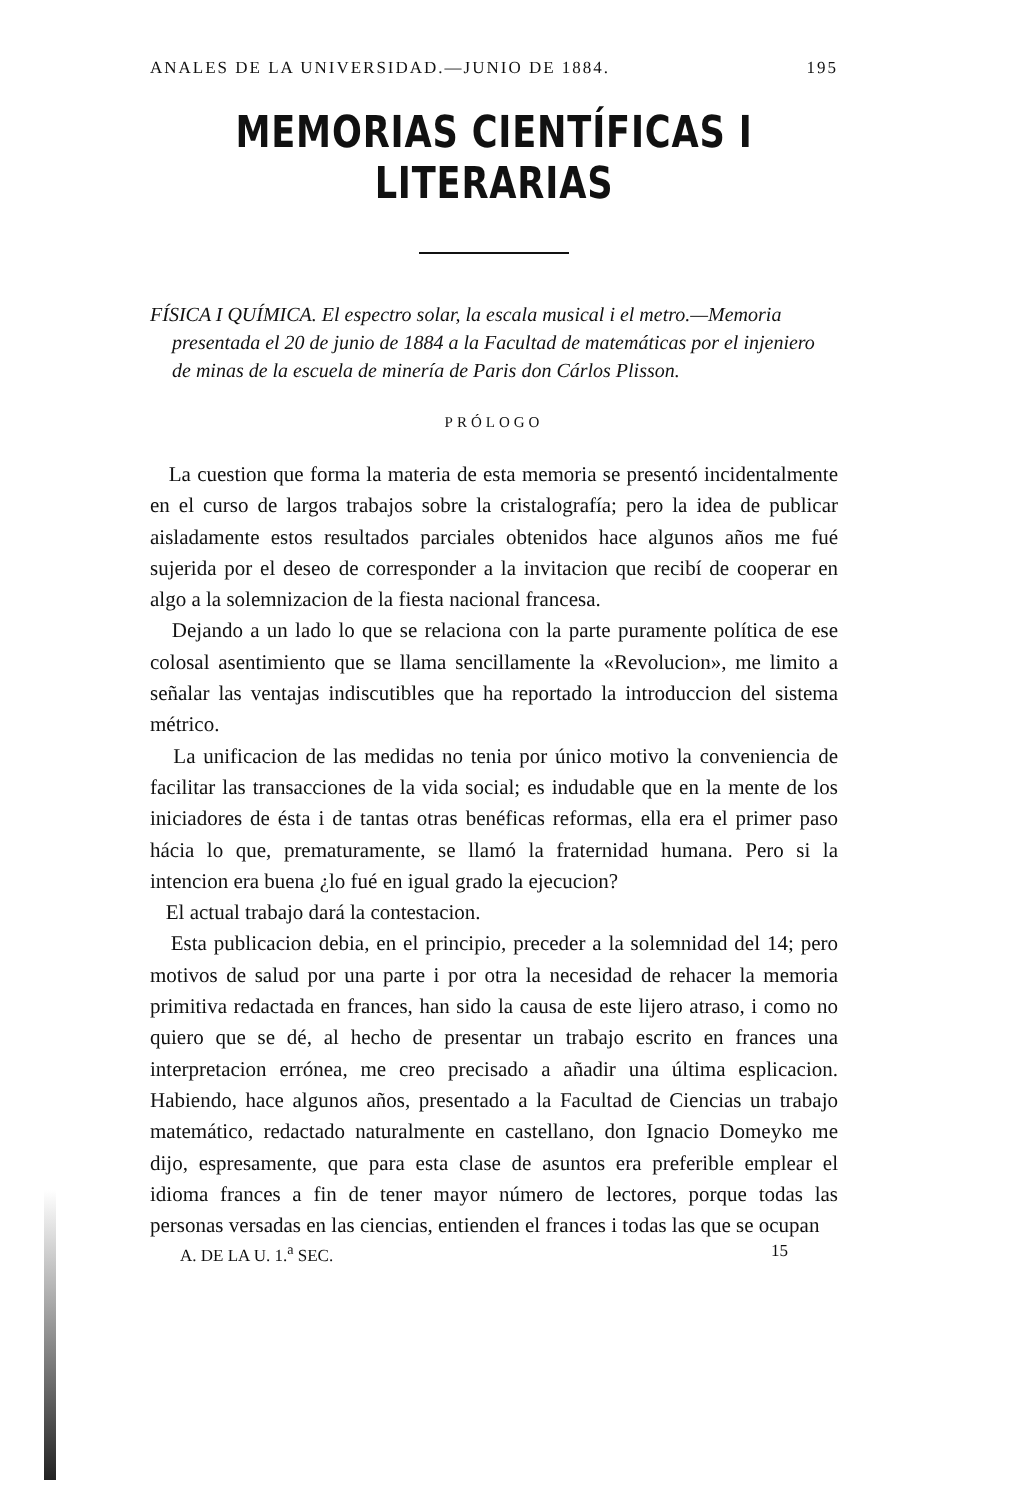ANALES DE LA UNIVERSIDAD.—JUNIO DE 1884. 195
MEMORIAS CIENTÍFICAS I LITERARIAS
FÍSICA I QUÍMICA. El espectro solar, la escala musical i el metro.—Memoria presentada el 20 de junio de 1884 a la Facultad de matemáticas por el injeniero de minas de la escuela de minería de Paris don Cárlos Plisson.
PRÓLOGO
La cuestion que forma la materia de esta memoria se presentó incidentalmente en el curso de largos trabajos sobre la cristalografía; pero la idea de publicar aisladamente estos resultados parciales obtenidos hace algunos años me fué sujerida por el deseo de corresponder a la invitacion que recibí de cooperar en algo a la solemnizacion de la fiesta nacional francesa.
Dejando a un lado lo que se relaciona con la parte puramente política de ese colosal asentimiento que se llama sencillamente la «Revolucion», me limito a señalar las ventajas indiscutibles que ha reportado la introduccion del sistema métrico.
La unificacion de las medidas no tenia por único motivo la conveniencia de facilitar las transacciones de la vida social; es indudable que en la mente de los iniciadores de ésta i de tantas otras benéficas reformas, ella era el primer paso hácia lo que, prematuramente, se llamó la fraternidad humana. Pero si la intencion era buena ¿lo fué en igual grado la ejecucion?
El actual trabajo dará la contestacion.
Esta publicacion debia, en el principio, preceder a la solemnidad del 14; pero motivos de salud por una parte i por otra la necesidad de rehacer la memoria primitiva redactada en frances, han sido la causa de este lijero atraso, i como no quiero que se dé, al hecho de presentar un trabajo escrito en frances una interpretacion errónea, me creo precisado a añadir una última esplicacion. Habiendo, hace algunos años, presentado a la Facultad de Ciencias un trabajo matemático, redactado naturalmente en castellano, don Ignacio Domeyko me dijo, espresamente, que para esta clase de asuntos era preferible emplear el idioma frances a fin de tener mayor número de lectores, porque todas las personas versadas en las ciencias, entienden el frances i todas las que se ocupan
A. DE LA U. 1.<sup>a</sup> SEC. 15